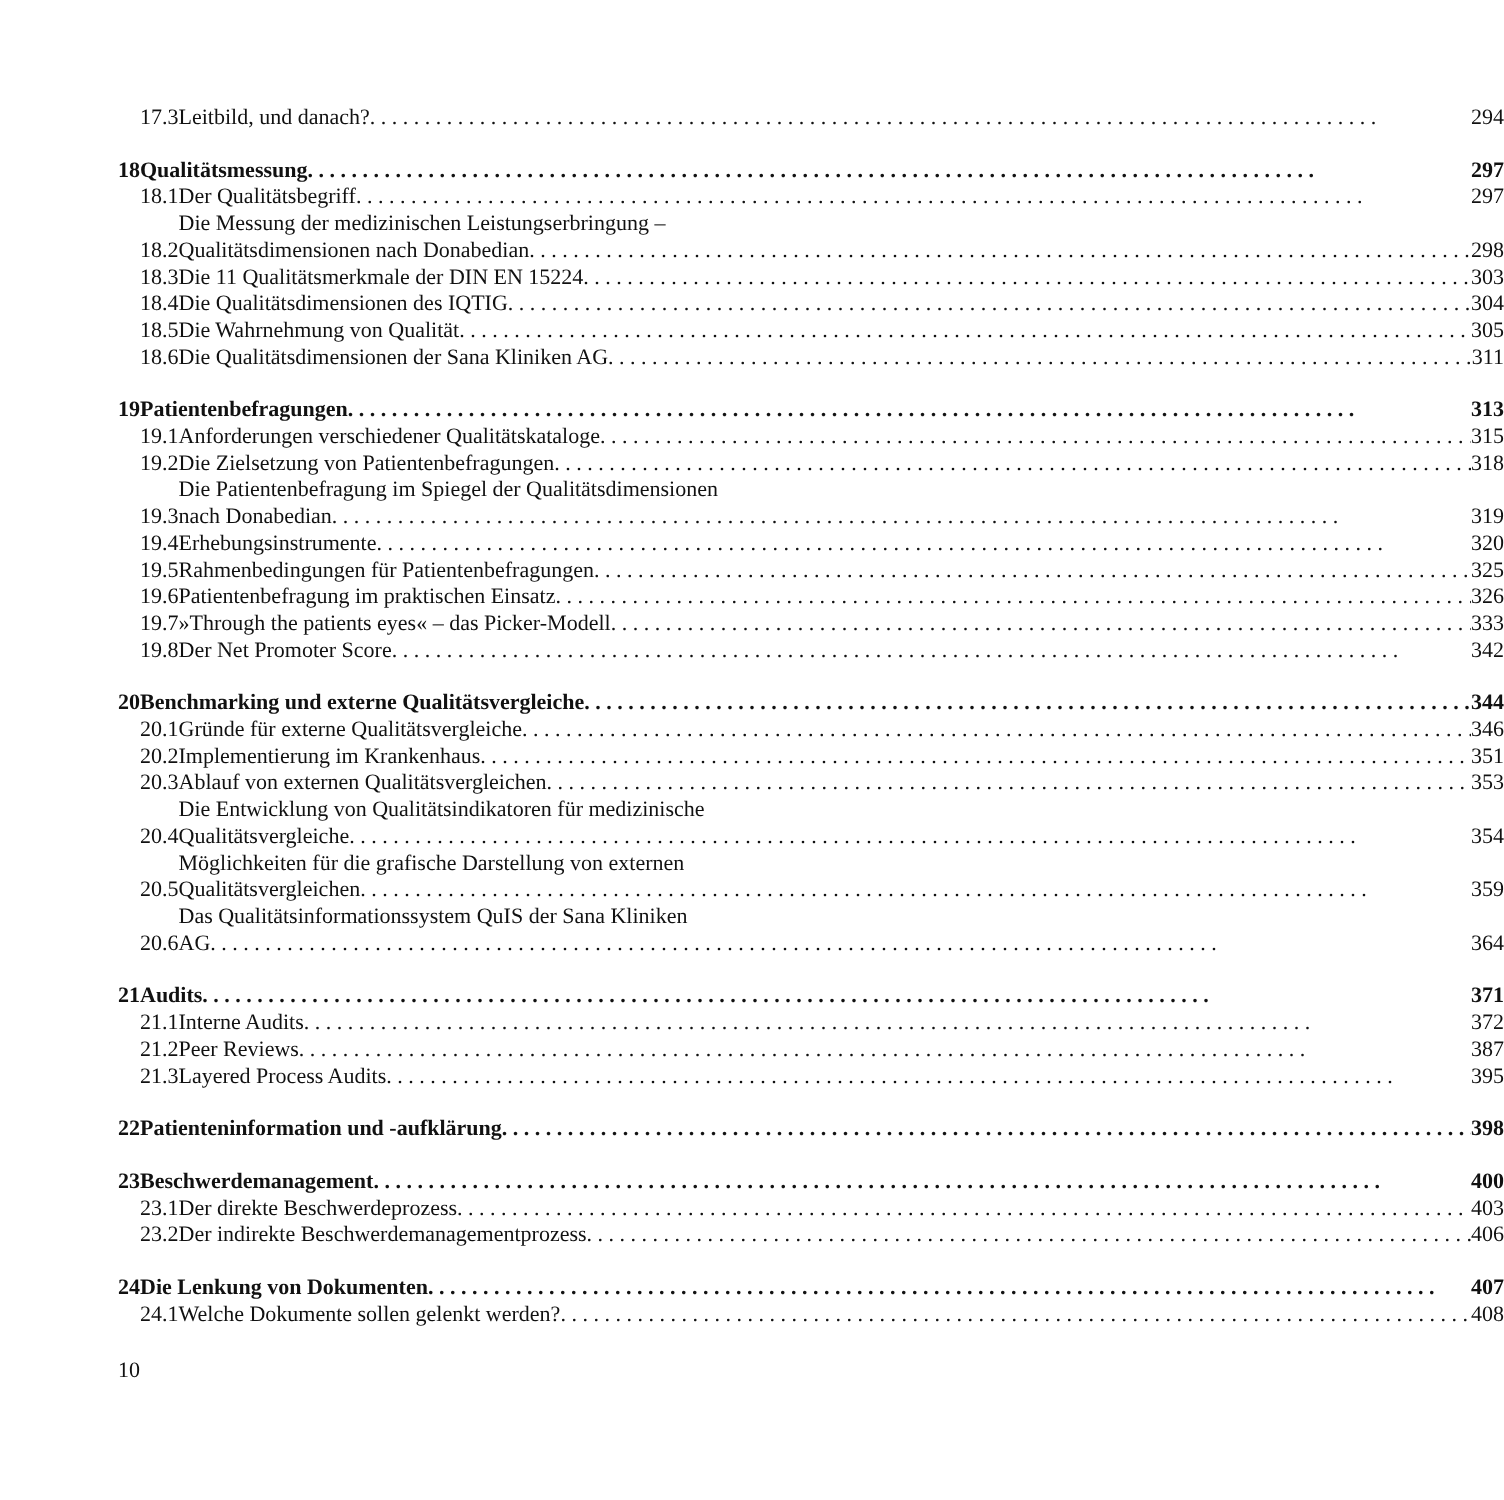| | 17.3 | Leitbild, und danach? | 294 |
| 18 | Qualitätsmessung | | 297 |
| | 18.1 | Der Qualitätsbegriff | 297 |
| | 18.2 | Die Messung der medizinischen Leistungserbringung – Qualitätsdimensionen nach Donabedian | 298 |
| | 18.3 | Die 11 Qualitätsmerkmale der DIN EN 15224 | 303 |
| | 18.4 | Die Qualitätsdimensionen des IQTIG | 304 |
| | 18.5 | Die Wahrnehmung von Qualität | 305 |
| | 18.6 | Die Qualitätsdimensionen der Sana Kliniken AG | 311 |
| 19 | Patientenbefragungen | | 313 |
| | 19.1 | Anforderungen verschiedener Qualitätskataloge | 315 |
| | 19.2 | Die Zielsetzung von Patientenbefragungen | 318 |
| | 19.3 | Die Patientenbefragung im Spiegel der Qualitätsdimensionen nach Donabedian | 319 |
| | 19.4 | Erhebungsinstrumente | 320 |
| | 19.5 | Rahmenbedingungen für Patientenbefragungen | 325 |
| | 19.6 | Patientenbefragung im praktischen Einsatz | 326 |
| | 19.7 | »Through the patients eyes« – das Picker-Modell | 333 |
| | 19.8 | Der Net Promoter Score | 342 |
| 20 | Benchmarking und externe Qualitätsvergleiche | | 344 |
| | 20.1 | Gründe für externe Qualitätsvergleiche | 346 |
| | 20.2 | Implementierung im Krankenhaus | 351 |
| | 20.3 | Ablauf von externen Qualitätsvergleichen | 353 |
| | 20.4 | Die Entwicklung von Qualitätsindikatoren für medizinische Qualitätsvergleiche | 354 |
| | 20.5 | Möglichkeiten für die grafische Darstellung von externen Qualitätsvergleichen | 359 |
| | 20.6 | Das Qualitätsinformationssystem QuIS der Sana Kliniken AG | 364 |
| 21 | Audits | | 371 |
| | 21.1 | Interne Audits | 372 |
| | 21.2 | Peer Reviews | 387 |
| | 21.3 | Layered Process Audits | 395 |
| 22 | Patienteninformation und -aufklärung | | 398 |
| 23 | Beschwerdemanagement | | 400 |
| | 23.1 | Der direkte Beschwerdeprozess | 403 |
| | 23.2 | Der indirekte Beschwerdemanagementprozess | 406 |
| 24 | Die Lenkung von Dokumenten | | 407 |
| | 24.1 | Welche Dokumente sollen gelenkt werden? | 408 |
10